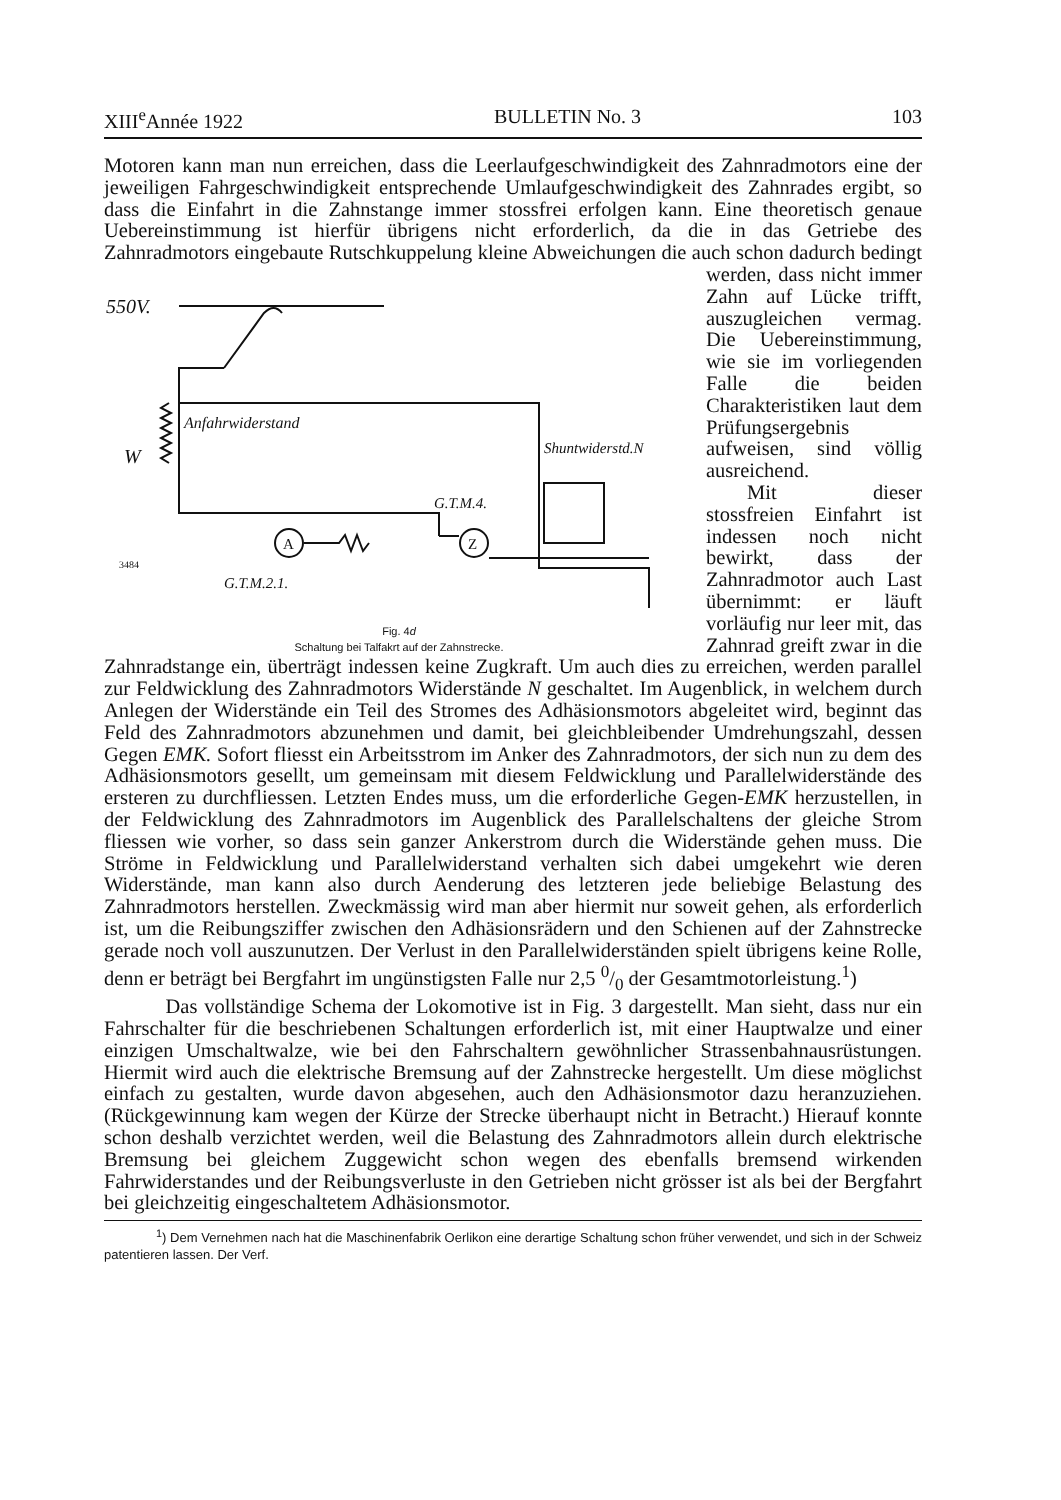XIII<sup>e</sup>Année 1922 BULLETIN No. 3 103
Motoren kann man nun erreichen, dass die Leerlaufgeschwindigkeit des Zahnradmotors eine der jeweiligen Fahrgeschwindigkeit entsprechende Umlaufgeschwindigkeit des Zahnrades ergibt, so dass die Einfahrt in die Zahnstange immer stossfrei erfolgen kann. Eine theoretisch genaue Uebereinstimmung ist hierfür übrigens nicht erforderlich, da die in das Getriebe des Zahnradmotors eingebaute Rutschkuppelung kleine Abweichungen die auch schon dadurch bedingt werden, dass
550V.
W
Anfahrwiderstand
A
G.T.M.2.1.
Z
G.T.M.4.
Shuntwiderstd.N
3484
Fig. 4d
Schaltung bei Talfakrt auf der Zahnstrecke.
nicht immer Zahn auf Lücke trifft, auszugleichen vermag. Die Uebereinstimmung, wie sie im vorliegenden Falle die beiden Charakteristiken laut dem Prüfungsergebnis aufweisen, sind völlig ausreichend.
Mit dieser stossfreien Einfahrt ist indessen noch nicht bewirkt, dass der Zahnradmotor auch Last übernimmt: er läuft vorläufig nur leer mit, das Zahnrad greift zwar in die Zahnradstange ein, überträgt indessen keine Zugkraft. Um auch dies zu erreichen, werden parallel zur Feldwicklung des Zahnradmotors Widerstände N geschaltet. Im Augenblick, in welchem durch Anlegen der Widerstände ein Teil des Stromes des Adhäsionsmotors abgeleitet wird, beginnt das Feld des Zahnradmotors abzunehmen und damit, bei gleichbleibender Umdrehungszahl, dessen Gegen EMK. Sofort fliesst ein Arbeitsstrom im Anker des Zahnradmotors, der sich nun zu dem des Adhäsionsmotors gesellt, um gemeinsam mit diesem Feldwicklung und Parallelwiderstände des ersteren zu durchfliessen. Letzten Endes muss, um die erforderliche Gegen-EMK herzustellen, in der Feldwicklung des Zahnradmotors im Augenblick des Parallelschaltens der gleiche Strom fliessen wie vorher, so dass sein ganzer Ankerstrom durch die Widerstände gehen muss. Die Ströme in Feldwicklung und Parallelwiderstand verhalten sich dabei umgekehrt wie deren Widerstände, man kann also durch Aenderung des letzteren jede beliebige Belastung des Zahnradmotors herstellen. Zweckmässig wird man aber hiermit nur soweit gehen, als erforderlich ist, um die Reibungsziffer zwischen den Adhäsionsrädern und den Schienen auf der Zahnstrecke gerade noch voll auszunutzen. Der Verlust in den Parallelwiderständen spielt übrigens keine Rolle, denn er beträgt bei Bergfahrt im ungünstigsten Falle nur 2,5 0/0 der Gesamtmotorleistung.<sup>1</sup>)
Das vollständige Schema der Lokomotive ist in Fig. 3 dargestellt. Man sieht, dass nur ein Fahrschalter für die beschriebenen Schaltungen erforderlich ist, mit einer Hauptwalze und einer einzigen Umschaltwalze, wie bei den Fahrschaltern gewöhnlicher Strassenbahnausrüstungen. Hiermit wird auch die elektrische Bremsung auf der Zahnstrecke hergestellt. Um diese möglichst einfach zu gestalten, wurde davon abgesehen, auch den Adhäsionsmotor dazu heranzuziehen. (Rückgewinnung kam wegen der Kürze der Strecke überhaupt nicht in Betracht.) Hierauf konnte schon deshalb verzichtet werden, weil die Belastung des Zahnradmotors allein durch elektrische Bremsung bei gleichem Zuggewicht schon wegen des ebenfalls bremsend wirkenden Fahrwiderstandes und der Reibungsverluste in den Getrieben nicht grösser ist als bei der Bergfahrt bei gleichzeitig eingeschaltetem Adhäsionsmotor.
<sup>1</sup>) Dem Vernehmen nach hat die Maschinenfabrik Oerlikon eine derartige Schaltung schon früher verwendet, und sich in der Schweiz patentieren lassen. Der Verf.